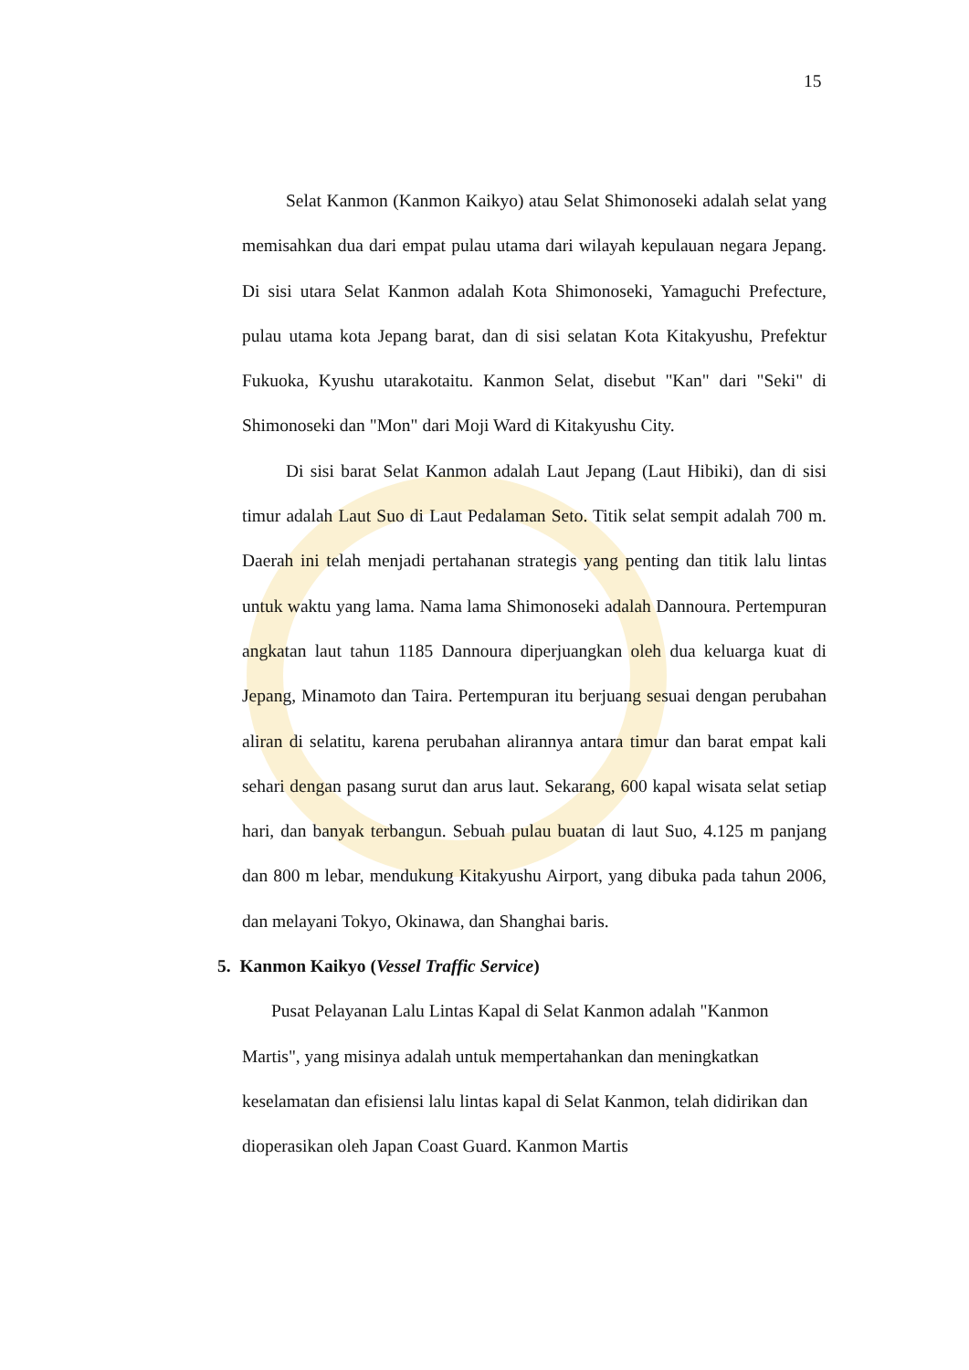15
Selat Kanmon (Kanmon Kaikyo) atau Selat Shimonoseki adalah selat yang memisahkan dua dari empat pulau utama dari wilayah kepulauan negara Jepang. Di sisi utara Selat Kanmon adalah Kota Shimonoseki, Yamaguchi Prefecture, pulau utama kota Jepang barat, dan di sisi selatan Kota Kitakyushu, Prefektur Fukuoka, Kyushu utarakotaitu. Kanmon Selat, disebut "Kan" dari "Seki" di Shimonoseki dan "Mon" dari Moji Ward di Kitakyushu City.
Di sisi barat Selat Kanmon adalah Laut Jepang (Laut Hibiki), dan di sisi timur adalah Laut Suo di Laut Pedalaman Seto. Titik selat sempit adalah 700 m. Daerah ini telah menjadi pertahanan strategis yang penting dan titik lalu lintas untuk waktu yang lama. Nama lama Shimonoseki adalah Dannoura. Pertempuran angkatan laut tahun 1185 Dannoura diperjuangkan oleh dua keluarga kuat di Jepang, Minamoto dan Taira. Pertempuran itu berjuang sesuai dengan perubahan aliran di selatitu, karena perubahan alirannya antara timur dan barat empat kali sehari dengan pasang surut dan arus laut. Sekarang, 600 kapal wisata selat setiap hari, dan banyak terbangun. Sebuah pulau buatan di laut Suo, 4.125 m panjang dan 800 m lebar, mendukung Kitakyushu Airport, yang dibuka pada tahun 2006, dan melayani Tokyo, Okinawa, dan Shanghai baris.
5. Kanmon Kaikyo (Vessel Traffic Service)
Pusat Pelayanan Lalu Lintas Kapal di Selat Kanmon adalah "Kanmon Martis", yang misinya adalah untuk mempertahankan dan meningkatkan keselamatan dan efisiensi lalu lintas kapal di Selat Kanmon, telah didirikan dan dioperasikan oleh Japan Coast Guard. Kanmon Martis